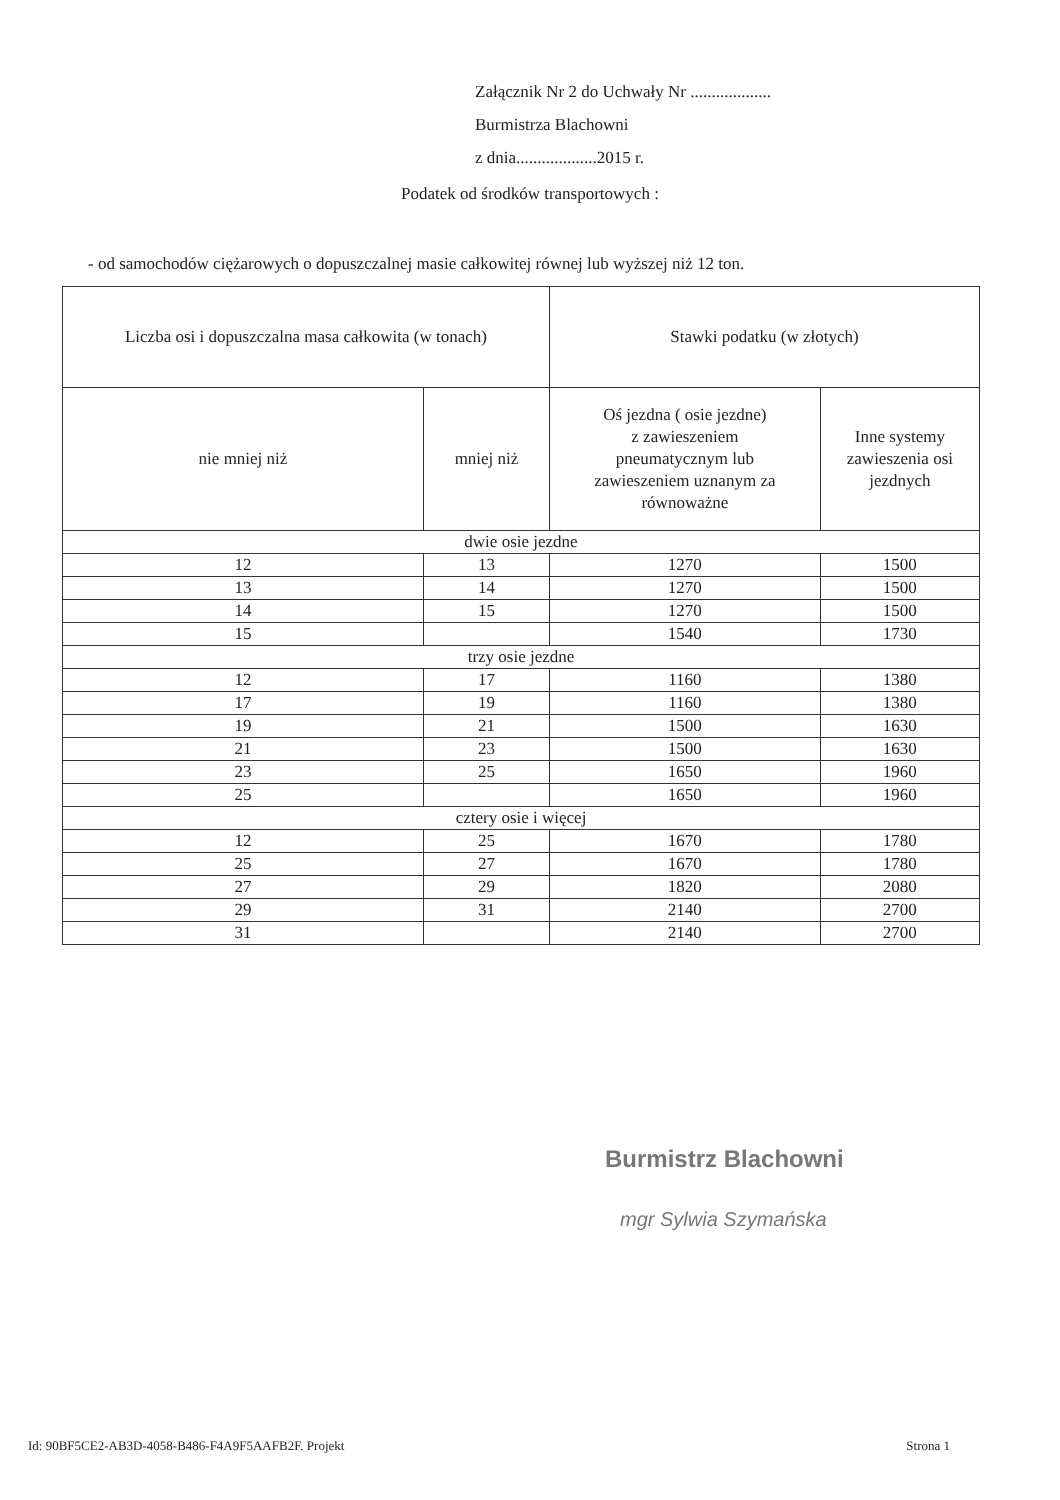Załącznik Nr 2 do Uchwały Nr ...................
Burmistrza Blachowni
z dnia...................2015 r.
Podatek od środków transportowych :
- od samochodów ciężarowych o dopuszczalnej masie całkowitej równej lub wyższej niż 12 ton.
| Liczba osi i dopuszczalna masa całkowita (w tonach) | | Stawki podatku (w złotych) | |
| --- | --- | --- | --- |
| nie mniej niż | mniej niż | Oś jezdna ( osie jezdne) z zawieszeniem pneumatycznym lub zawieszeniem uznanym za równoważne | Inne systemy zawieszenia osi jezdnych |
| dwie osie jezdne | | | |
| 12 | 13 | 1270 | 1500 |
| 13 | 14 | 1270 | 1500 |
| 14 | 15 | 1270 | 1500 |
| 15 | | 1540 | 1730 |
| trzy osie jezdne | | | |
| 12 | 17 | 1160 | 1380 |
| 17 | 19 | 1160 | 1380 |
| 19 | 21 | 1500 | 1630 |
| 21 | 23 | 1500 | 1630 |
| 23 | 25 | 1650 | 1960 |
| 25 | | 1650 | 1960 |
| cztery osie i więcej | | | |
| 12 | 25 | 1670 | 1780 |
| 25 | 27 | 1670 | 1780 |
| 27 | 29 | 1820 | 2080 |
| 29 | 31 | 2140 | 2700 |
| 31 | | 2140 | 2700 |
Burmistrz Blachowni
mgr Sylwia Szymańska
Id: 90BF5CE2-AB3D-4058-B486-F4A9F5AAFB2F. Projekt Strona 1